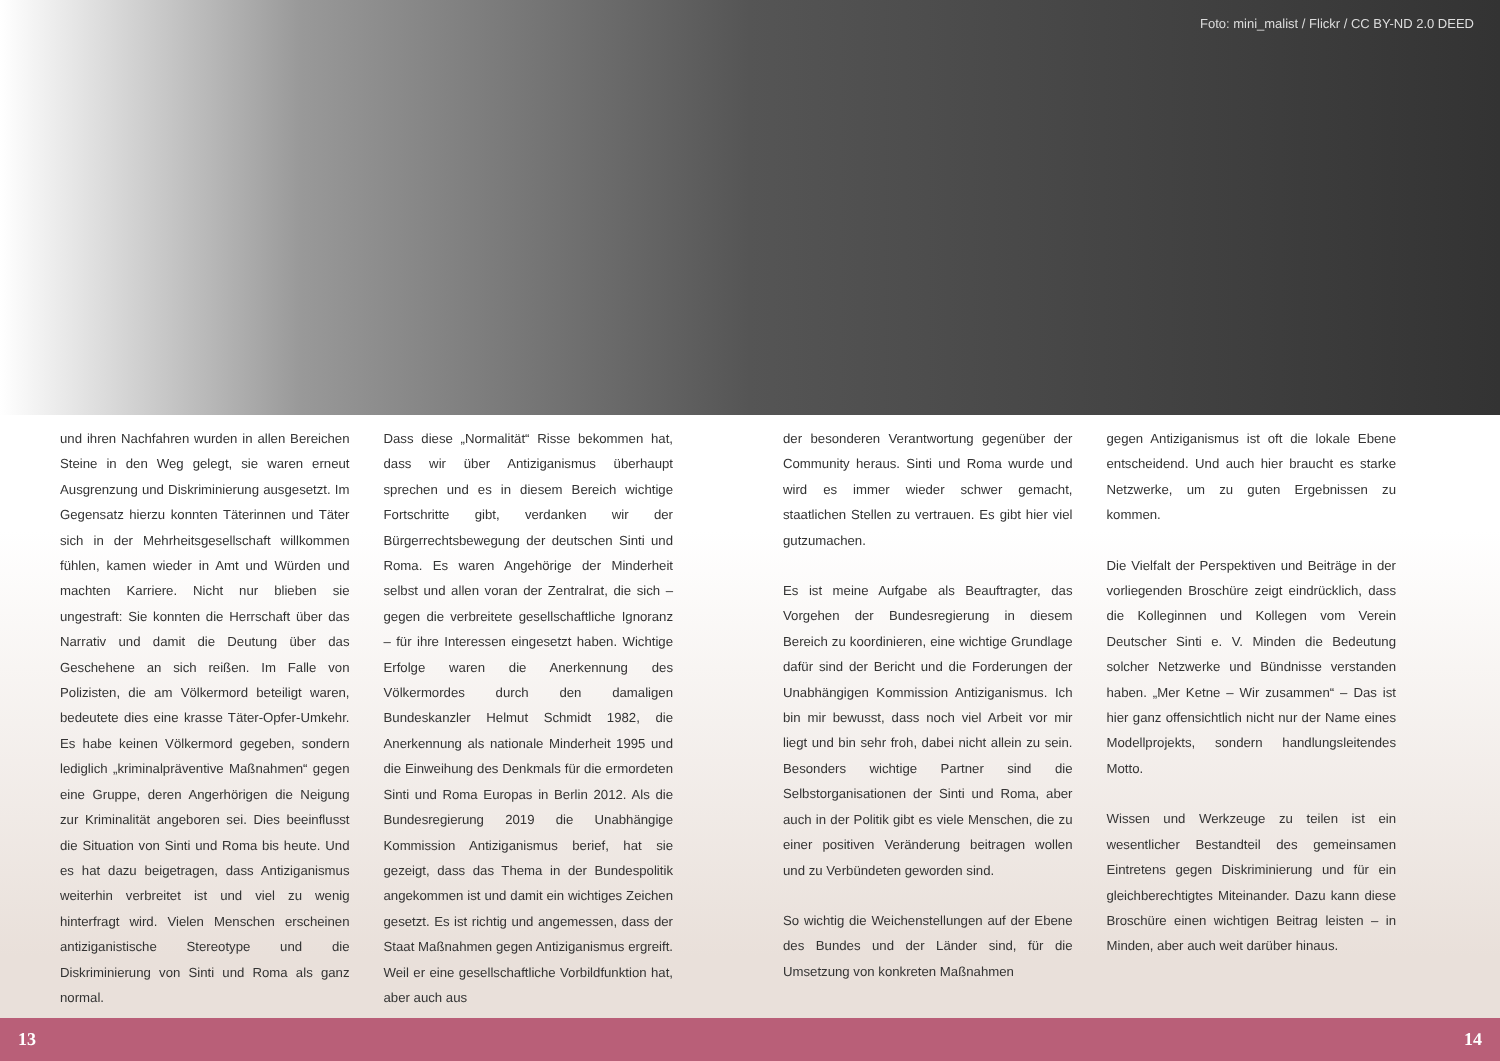Foto: mini_malist / Flickr / CC BY-ND 2.0 DEED
und ihren Nachfahren wurden in allen Bereichen Steine in den Weg gelegt, sie waren erneut Ausgrenzung und Diskriminierung ausgesetzt. Im Gegensatz hierzu konnten Täterinnen und Täter sich in der Mehrheitsgesellschaft willkommen fühlen, kamen wieder in Amt und Würden und machten Karriere. Nicht nur blieben sie ungestraft: Sie konnten die Herrschaft über das Narrativ und damit die Deutung über das Geschehene an sich reißen. Im Falle von Polizisten, die am Völkermord beteiligt waren, bedeutete dies eine krasse Täter-Opfer-Umkehr. Es habe keinen Völkermord gegeben, sondern lediglich „kriminalpräventive Maßnahmen“ gegen eine Gruppe, deren Angerhörigen die Neigung zur Kriminalität angeboren sei. Dies beeinflusst die Situation von Sinti und Roma bis heute. Und es hat dazu beigetragen, dass Antiziganismus weiterhin verbreitet ist und viel zu wenig hinterfragt wird. Vielen Menschen erscheinen antiziganistische Stereotype und die Diskriminierung von Sinti und Roma als ganz normal.
Dass diese „Normalität“ Risse bekommen hat, dass wir über Antiziganismus überhaupt sprechen und es in diesem Bereich wichtige Fortschritte gibt, verdanken wir der Bürgerrechtsbewegung der deutschen Sinti und Roma. Es waren Angehörige der Minderheit selbst und allen voran der Zentralrat, die sich – gegen die verbreitete gesellschaftliche Ignoranz – für ihre Interessen eingesetzt haben. Wichtige Erfolge waren die Anerkennung des Völkermordes durch den damaligen Bundeskanzler Helmut Schmidt 1982, die Anerkennung als nationale Minderheit 1995 und die Einweihung des Denkmals für die ermordeten Sinti und Roma Europas in Berlin 2012. Als die Bundesregierung 2019 die Unabhängige Kommission Antiziganismus berief, hat sie gezeigt, dass das Thema in der Bundespolitik angekommen ist und damit ein wichtiges Zeichen gesetzt. Es ist richtig und angemessen, dass der Staat Maßnahmen gegen Antiziganismus ergreift. Weil er eine gesellschaftliche Vorbildfunktion hat, aber auch aus
der besonderen Verantwortung gegenüber der Community heraus. Sinti und Roma wurde und wird es immer wieder schwer gemacht, staatlichen Stellen zu vertrauen. Es gibt hier viel gutzumachen.
Es ist meine Aufgabe als Beauftragter, das Vorgehen der Bundesregierung in diesem Bereich zu koordinieren, eine wichtige Grundlage dafür sind der Bericht und die Forderungen der Unabhängigen Kommission Antiziganismus. Ich bin mir bewusst, dass noch viel Arbeit vor mir liegt und bin sehr froh, dabei nicht allein zu sein. Besonders wichtige Partner sind die Selbstorganisationen der Sinti und Roma, aber auch in der Politik gibt es viele Menschen, die zu einer positiven Veränderung beitragen wollen und zu Verbündeten geworden sind.
So wichtig die Weichenstellungen auf der Ebene des Bundes und der Länder sind, für die Umsetzung von konkreten Maßnahmen
gegen Antiziganismus ist oft die lokale Ebene entscheidend. Und auch hier braucht es starke Netzwerke, um zu guten Ergebnissen zu kommen.
Die Vielfalt der Perspektiven und Beiträge in der vorliegenden Broschüre zeigt eindrücklich, dass die Kolleginnen und Kollegen vom Verein Deutscher Sinti e. V. Minden die Bedeutung solcher Netzwerke und Bündnisse verstanden haben. „Mer Ketne – Wir zusammen“ – Das ist hier ganz offensichtlich nicht nur der Name eines Modellprojekts, sondern handlungsleitendes Motto.
Wissen und Werkzeuge zu teilen ist ein wesentlicher Bestandteil des gemeinsamen Eintretens gegen Diskriminierung und für ein gleichberechtigtes Miteinander. Dazu kann diese Broschüre einen wichtigen Beitrag leisten – in Minden, aber auch weit darüber hinaus.
13 14